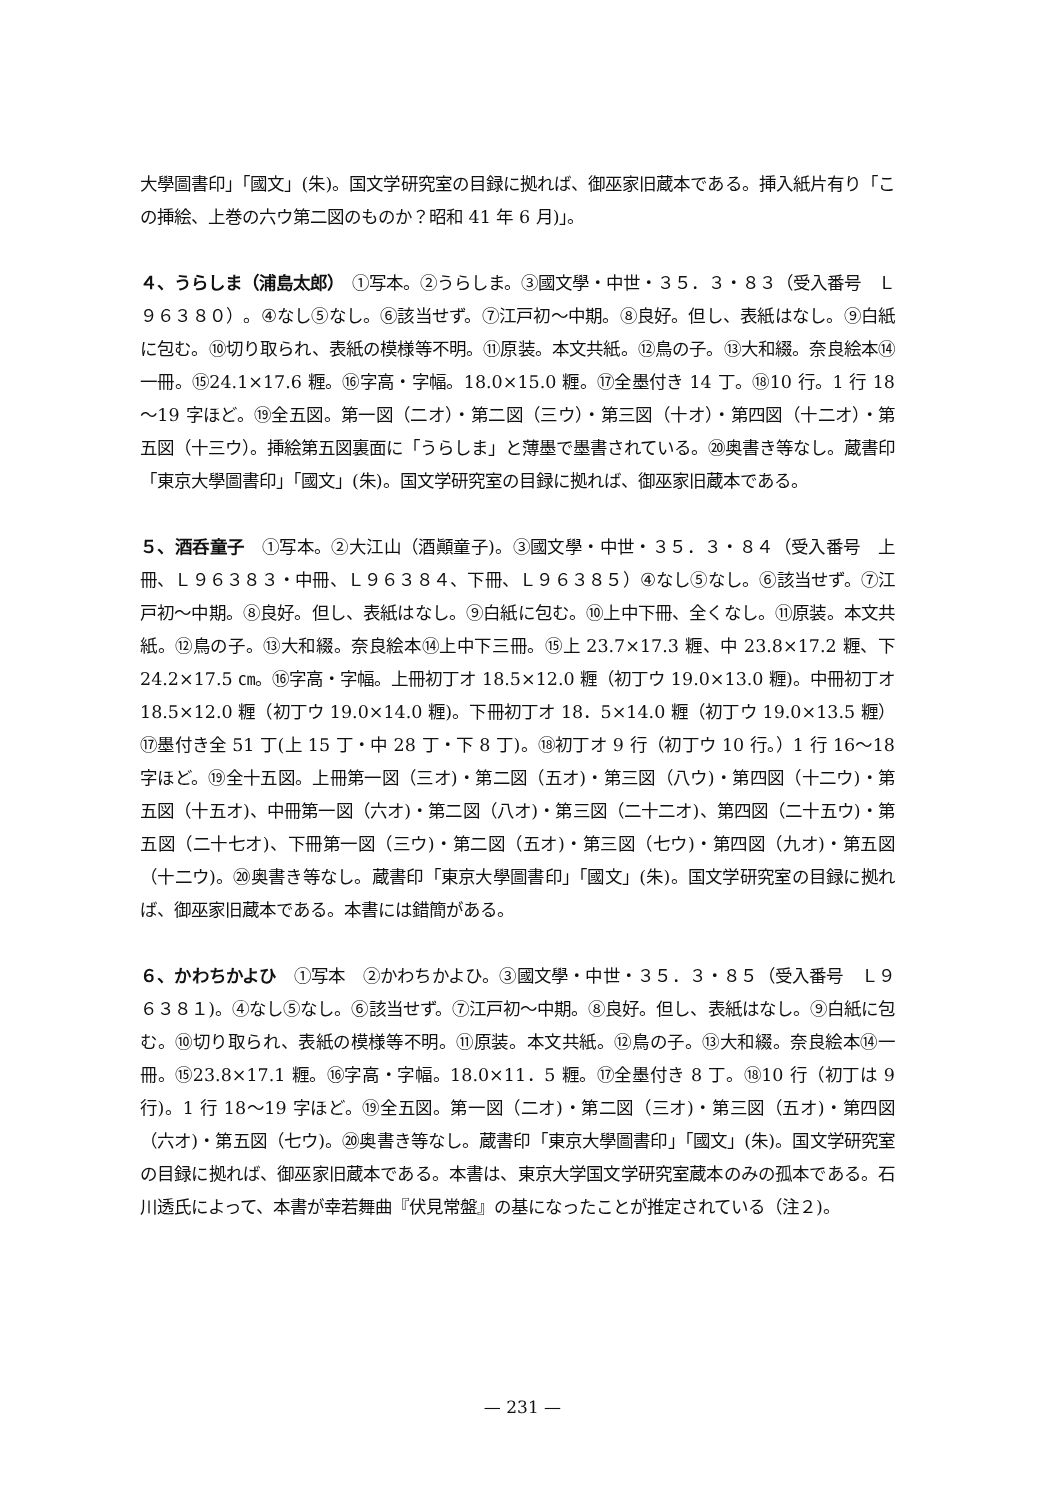大學圖書印」「國文」(朱)。国文学研究室の目録に拠れば、御巫家旧蔵本である。挿入紙片有り「この挿絵、上巻の六ウ第二図のものか？昭和 41 年 6 月)」。
４、うらしま（浦島太郎）　①写本。②うらしま。③國文學・中世・３５．３・８３（受入番号　Ｌ９６３８０）。④なし⑤なし。⑥該当せず。⑦江戸初～中期。⑧良好。但し、表紙はなし。⑨白紙に包む。⑩切り取られ、表紙の模様等不明。⑪原装。本文共紙。⑫鳥の子。⑬大和綴。奈良絵本⑭一冊。⑮24.1×17.6 糎。⑯字高・字幅。18.0×15.0 糎。⑰全墨付き 14 丁。⑱10 行。1 行 18～19 字ほど。⑲全五図。第一図（二オ）・第二図（三ウ）・第三図（十オ）・第四図（十二オ）・第五図（十三ウ）。挿絵第五図裏面に「うらしま」と薄墨で墨書されている。⑳奥書き等なし。蔵書印「東京大學圖書印」「國文」(朱)。国文学研究室の目録に拠れば、御巫家旧蔵本である。
５、酒呑童子　①写本。②大江山（酒顚童子)。③國文學・中世・３５．３・８４（受入番号　上冊、Ｌ９６３８３・中冊、Ｌ９６３８４、下冊、Ｌ９６３８５）④なし⑤なし。⑥該当せず。⑦江戸初～中期。⑧良好。但し、表紙はなし。⑨白紙に包む。⑩上中下冊、全くなし。⑪原装。本文共紙。⑫鳥の子。⑬大和綴。奈良絵本⑭上中下三冊。⑮上 23.7×17.3 糎、中 23.8×17.2 糎、下 24.2×17.5 ㎝。⑯字高・字幅。上冊初丁オ 18.5×12.0 糎（初丁ウ 19.0×13.0 糎)。中冊初丁オ 18.5×12.0 糎（初丁ウ 19.0×14.0 糎)。下冊初丁オ 18．5×14.0 糎（初丁ウ 19.0×13.5 糎）⑰墨付き全 51 丁(上 15 丁・中 28 丁・下 8 丁)。⑱初丁オ 9 行（初丁ウ 10 行。）1 行 16～18 字ほど。⑲全十五図。上冊第一図（三オ)・第二図（五オ)・第三図（八ウ)・第四図（十二ウ)・第五図（十五オ)、中冊第一図（六オ)・第二図（八オ)・第三図（二十二オ)、第四図（二十五ウ)・第五図（二十七オ)、下冊第一図（三ウ)・第二図（五オ)・第三図（七ウ)・第四図（九オ)・第五図（十二ウ)。⑳奥書き等なし。蔵書印「東京大學圖書印」「國文」(朱)。国文学研究室の目録に拠れば、御巫家旧蔵本である。本書には錯簡がある。
６、かわちかよひ　①写本　②かわちかよひ。③國文學・中世・３５．３・８５（受入番号　Ｌ９６３８１)。④なし⑤なし。⑥該当せず。⑦江戸初～中期。⑧良好。但し、表紙はなし。⑨白紙に包む。⑩切り取られ、表紙の模様等不明。⑪原装。本文共紙。⑫鳥の子。⑬大和綴。奈良絵本⑭一冊。⑮23.8×17.1 糎。⑯字高・字幅。18.0×11．5 糎。⑰全墨付き 8 丁。⑱10 行（初丁は 9 行)。1 行 18～19 字ほど。⑲全五図。第一図（二オ)・第二図（三オ)・第三図（五オ)・第四図（六オ)・第五図（七ウ)。⑳奥書き等なし。蔵書印「東京大學圖書印」「國文」(朱)。国文学研究室の目録に拠れば、御巫家旧蔵本である。本書は、東京大学国文学研究室蔵本のみの孤本である。石川透氏によって、本書が幸若舞曲『伏見常盤』の基になったことが推定されている（注２)。
— 231 —